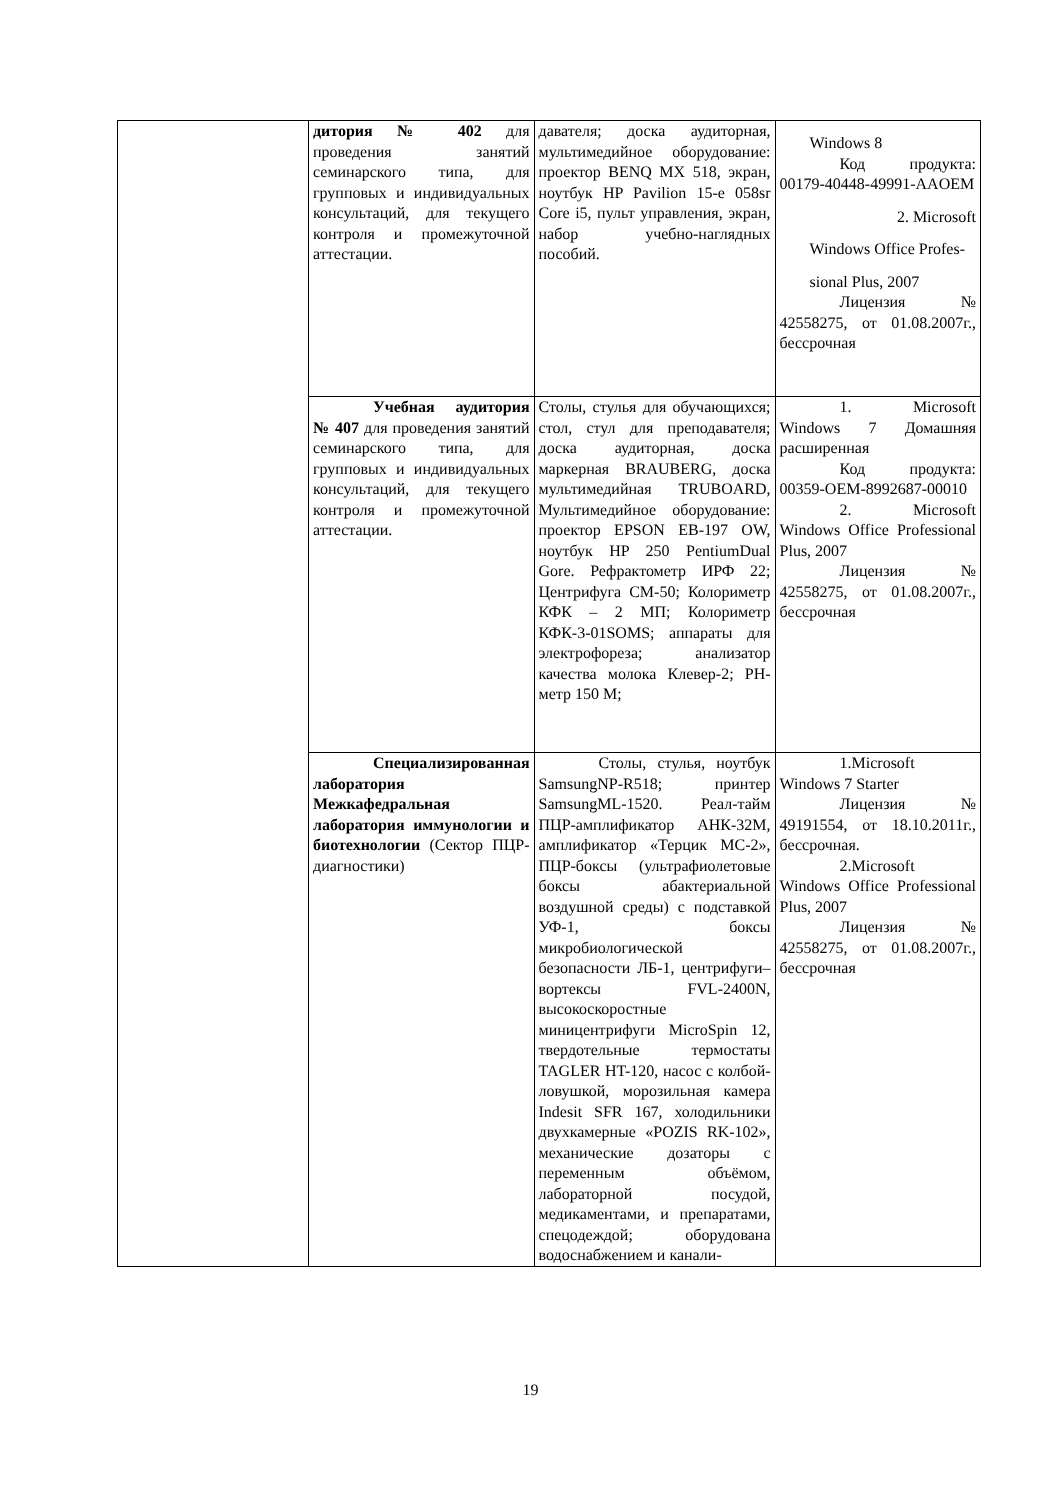| | дитория № 402 для проведения занятий семинарского типа, для групповых и индивидуальных консультаций, для текущего контроля и промежуточной аттестации. | давателя; доска аудиторная, мультимедийное оборудование: проектор BENQ MX 518, экран, ноутбук HP Pavilion 15-e 058sr Core i5, пульт управления, экран, набор учебно-наглядных пособий. | Windows 8 Код продукта: 00179-40448-49991-AAOEM 2. Microsoft Windows Office Profes- sional Plus, 2007 Лицензия № 42558275, от 01.08.2007г., бессрочная |
| | Учебная аудитория № 407 для проведения занятий семинарского типа, для групповых и индивидуальных консультаций, для текущего контроля и промежуточной аттестации. | Столы, стулья для обучающихся; стол, стул для преподавателя; доска аудиторная, доска маркерная BRAUBERG, доска мультимедийная TRUBOARD, Мультимедийное оборудование: проектор EPSON EB-197 OW, ноутбук HP 250 PentiumDual Gore. Рефрактометр ИРФ 22; Центрифуга СМ-50; Колориметр КФК – 2 МП; Колориметр КФК-3-01SOMS; аппараты для электрофореза; анализатор качества молока Клевер-2; PH-метр 150 М; | 1. Microsoft Windows 7 Домашняя расширенная Код продукта: 00359-OEM-8992687-00010 2. Microsoft Windows Office Professional Plus, 2007 Лицензия № 42558275, от 01.08.2007г., бессрочная |
| | Специализированная лаборатория Межкафедральная лаборатория иммунологии и биотехнологии (Сектор ПЦР-диагностики) | Столы, стулья, ноутбук SamsungNP-R518; принтер SamsungML-1520. Реал-тайм ПЦР-амплификатор АНК-32М, амплификатор «Терцик МС-2», ПЦР-боксы (ультрафиолетовые боксы абактериальной воздушной среды) с подставкой УФ-1, боксы микробиологической безопасности ЛБ-1, центрифуги–вортексы FVL-2400N, высокоскоростные миницентрифуги MicroSpin 12, твердотельные термостаты TAGLER HT-120, насос с колбой-ловушкой, морозильная камера Indesit SFR 167, холодильники двухкамерные «POZIS RK-102», механические дозаторы с переменным объёмом, лабораторной посудой, медикаментами, и препаратами, спецодеждой; оборудована водоснабжением и канали- | 1.Microsoft Windows 7 Starter Лицензия № 49191554, от 18.10.2011г., бессрочная. 2.Microsoft Windows Office Professional Plus, 2007 Лицензия № 42558275, от 01.08.2007г., бессрочная |
19